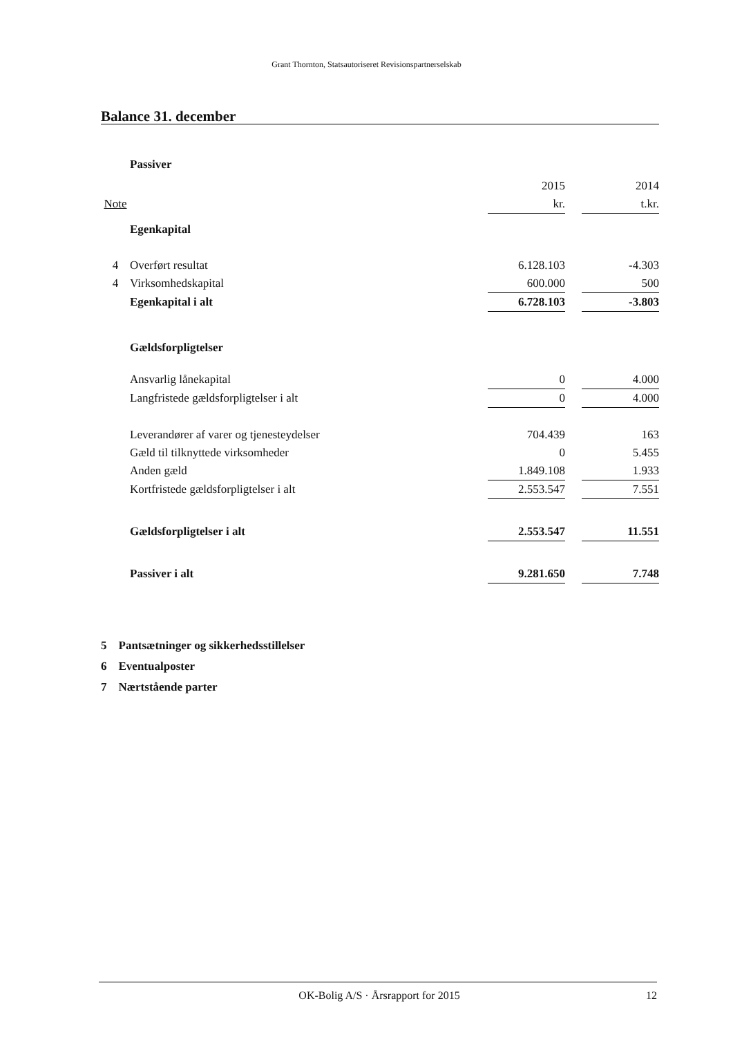Grant Thornton, Statsautoriseret Revisionspartnerselskab
Balance 31. december
| | Passiver | | | |
| | | 2015 | | 2014 |
| Note | | kr. | | t.kr. |
| | Egenkapital | | | |
| 4 | Overført resultat | 6.128.103 | | -4.303 |
| 4 | Virksomhedskapital | 600.000 | | 500 |
| | Egenkapital i alt | 6.728.103 | | -3.803 |
| | Gældsforpligtelser | | | |
| | Ansvarlig lånekapital | 0 | | 4.000 |
| | Langfristede gældsforpligtelser i alt | 0 | | 4.000 |
| | Leverandører af varer og tjenesteydelser | 704.439 | | 163 |
| | Gæld til tilknyttede virksomheder | 0 | | 5.455 |
| | Anden gæld | 1.849.108 | | 1.933 |
| | Kortfristede gældsforpligtelser i alt | 2.553.547 | | 7.551 |
| | Gældsforpligtelser i alt | 2.553.547 | | 11.551 |
| | Passiver i alt | 9.281.650 | | 7.748 |
5 Pantsætninger og sikkerhedsstillelser
6 Eventualposter
7 Nærtstående parter
OK-Bolig A/S · Årsrapport for 2015 12